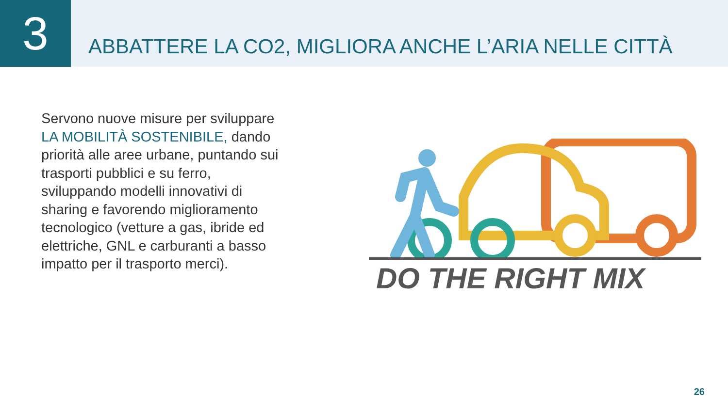3
ABBATTERE LA CO2, MIGLIORA ANCHE L’ARIA NELLE CITTÀ
Servono nuove misure per sviluppare LA MOBILITÀ SOSTENIBILE, dando priorità alle aree urbane, puntando sui trasporti pubblici e su ferro, sviluppando modelli innovativi di sharing e favorendo miglioramento tecnologico (vetture a gas, ibride ed elettriche, GNL e carburanti a basso impatto per il trasporto merci).
DO THE RIGHT MIX
26